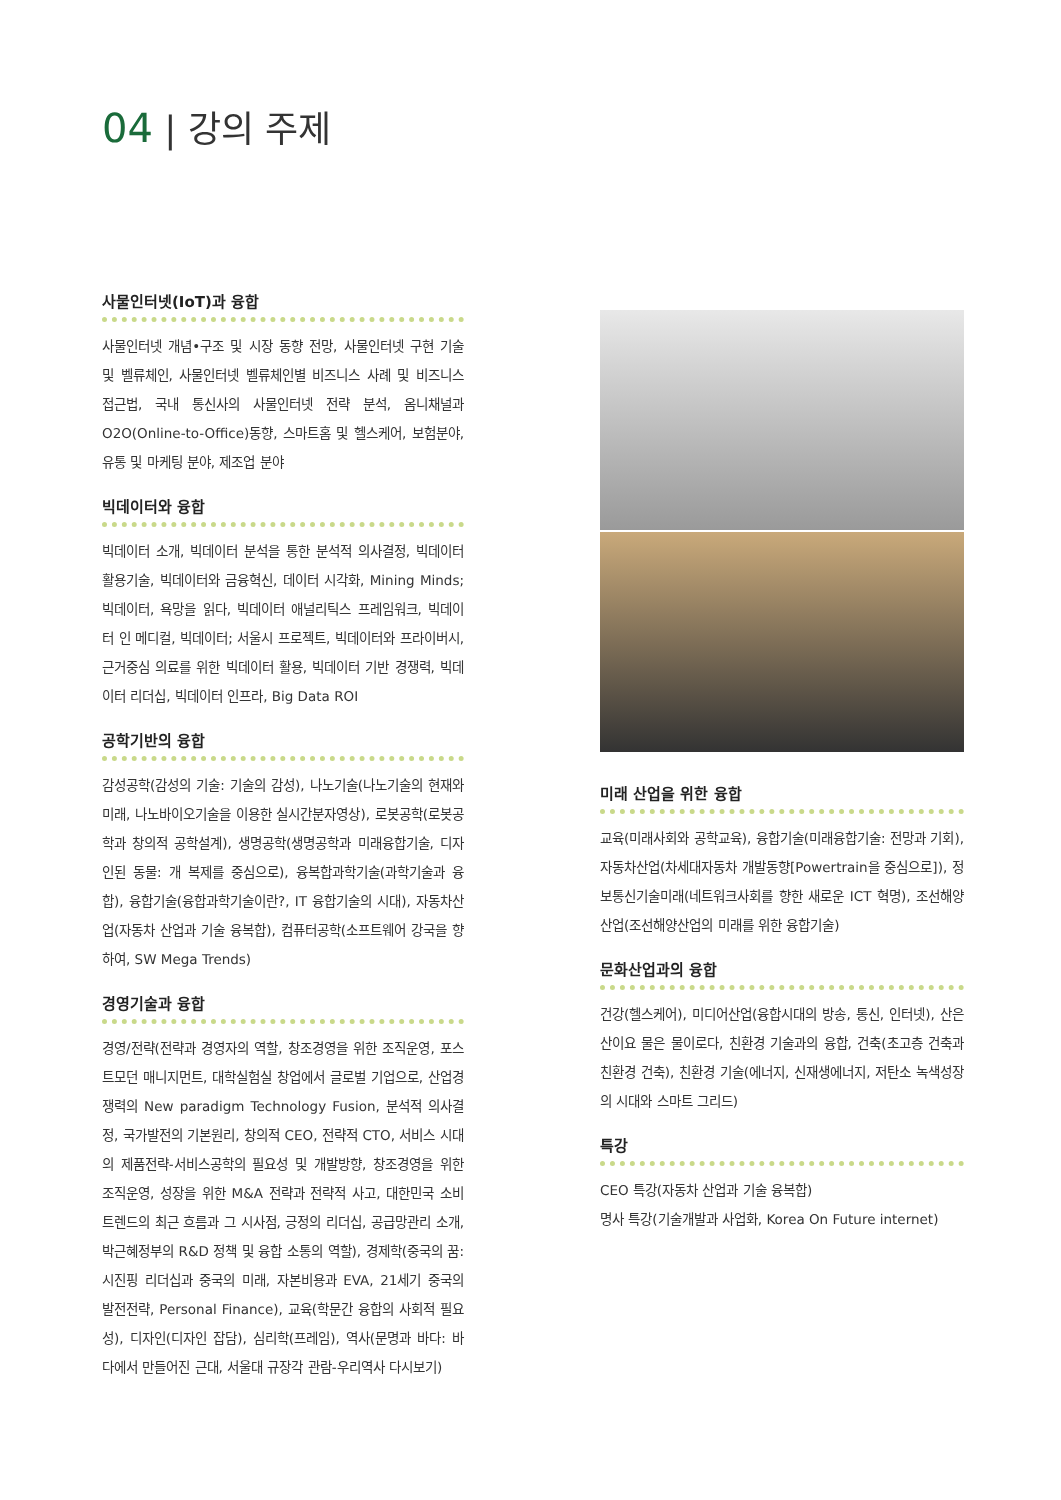04 | 강의 주제
사물인터넷(IoT)과 융합
사물인터넷 개념•구조 및 시장 동향 전망, 사물인터넷 구현 기술 및 벨류체인, 사물인터넷 벨류체인별 비즈니스 사례 및 비즈니스 접근법, 국내 통신사의 사물인터넷 전략 분석, 옴니채널과 O2O(Online-to-Office)동향, 스마트홈 및 헬스케어, 보험분야, 유통 및 마케팅 분야, 제조업 분야
빅데이터와 융합
빅데이터 소개, 빅데이터 분석을 통한 분석적 의사결정, 빅데이터 활용기술, 빅데이터와 금융혁신, 데이터 시각화, Mining Minds; 빅데이터, 욕망을 읽다, 빅데이터 애널리틱스 프레임워크, 빅데이터 인 메디컬, 빅데이터; 서울시 프로젝트, 빅데이터와 프라이버시, 근거중심 의료를 위한 빅데이터 활용, 빅데이터 기반 경쟁력, 빅데이터 리더십, 빅데이터 인프라, Big Data ROI
공학기반의 융합
감성공학(감성의 기술: 기술의 감성), 나노기술(나노기술의 현재와 미래, 나노바이오기술을 이용한 실시간분자영상), 로봇공학(로봇공학과 창의적 공학설계), 생명공학(생명공학과 미래융합기술, 디자인된 동물: 개 복제를 중심으로), 융복합과학기술(과학기술과 융합), 융합기술(융합과학기술이란?, IT 융합기술의 시대), 자동차산업(자동차 산업과 기술 융복합), 컴퓨터공학(소프트웨어 강국을 향하여, SW Mega Trends)
경영기술과 융합
경영/전략(전략과 경영자의 역할, 창조경영을 위한 조직운영, 포스트모던 매니지먼트, 대학실험실 창업에서 글로벌 기업으로, 산업경쟁력의 New paradigm Technology Fusion, 분석적 의사결정, 국가발전의 기본원리, 창의적 CEO, 전략적 CTO, 서비스 시대의 제품전략-서비스공학의 필요성 및 개발방향, 창조경영을 위한 조직운영, 성장을 위한 M&A 전략과 전략적 사고, 대한민국 소비트렌드의 최근 흐름과 그 시사점, 긍정의 리더십, 공급망관리 소개, 박근혜정부의 R&D 정책 및 융합 소통의 역할), 경제학(중국의 꿈: 시진핑 리더십과 중국의 미래, 자본비용과 EVA, 21세기 중국의 발전전략, Personal Finance), 교육(학문간 융합의 사회적 필요성), 디자인(디자인 잡담), 심리학(프레임), 역사(문명과 바다: 바다에서 만들어진 근대, 서울대 규장각 관람-우리역사 다시보기)
미래 산업을 위한 융합
교육(미래사회와 공학교육), 융합기술(미래융합기술: 전망과 기회), 자동차산업(차세대자동차 개발동향[Powertrain을 중심으로]), 정보통신기술미래(네트워크사회를 향한 새로운 ICT 혁명), 조선해양산업(조선해양산업의 미래를 위한 융합기술)
문화산업과의 융합
건강(헬스케어), 미디어산업(융합시대의 방송, 통신, 인터넷), 산은 산이요 물은 물이로다, 친환경 기술과의 융합, 건축(초고층 건축과 친환경 건축), 친환경 기술(에너지, 신재생에너지, 저탄소 녹색성장의 시대와 스마트 그리드)
특강
CEO 특강(자동차 산업과 기술 융복합)
명사 특강(기술개발과 사업화, Korea On Future internet)